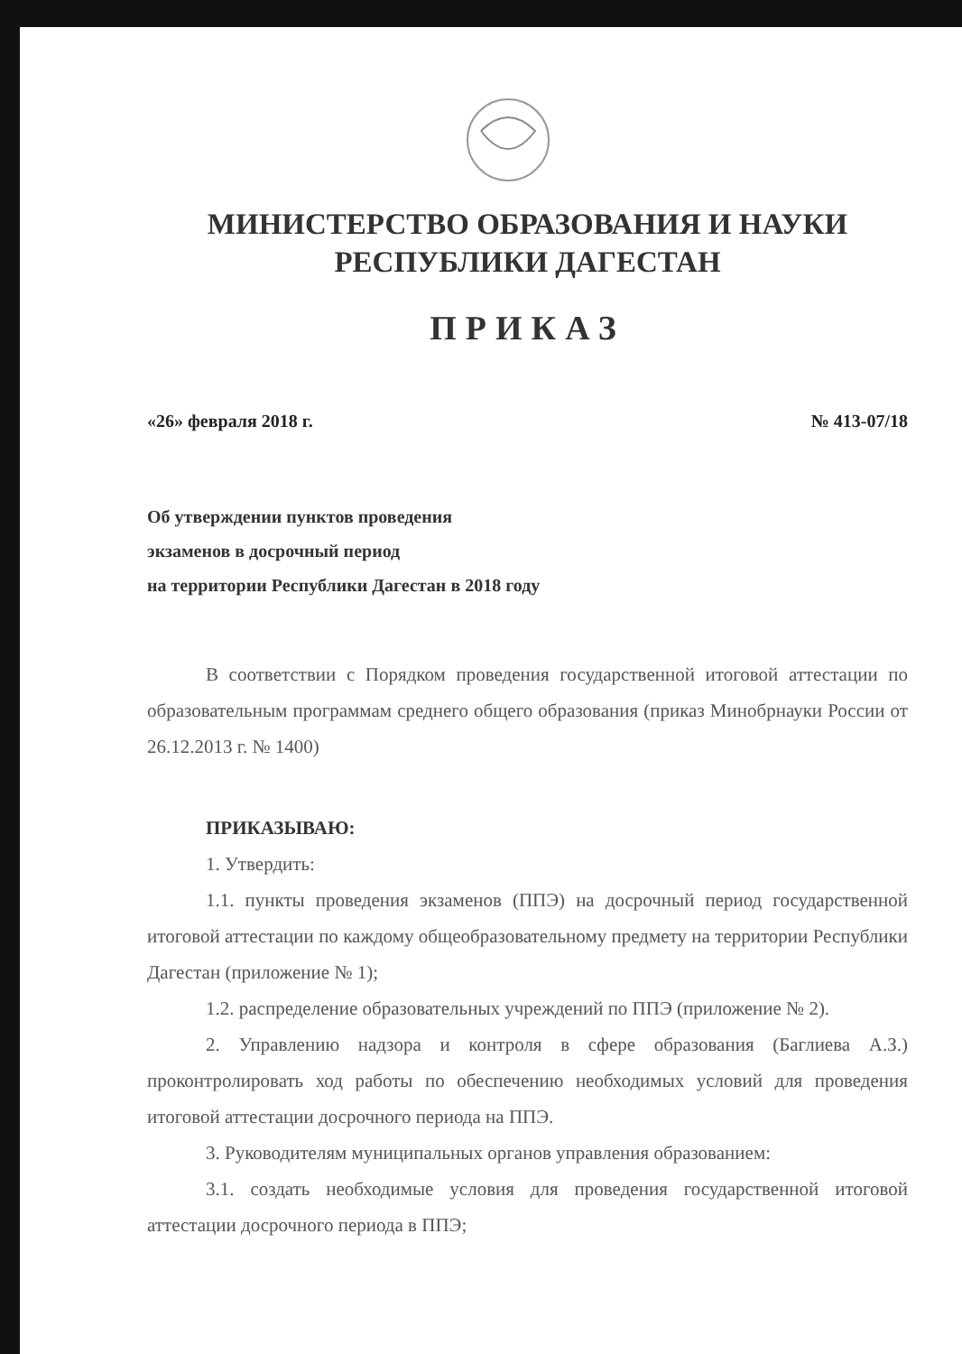МИНИСТЕРСТВО ОБРАЗОВАНИЯ И НАУКИ
РЕСПУБЛИКИ ДАГЕСТАН
ПРИКАЗ
«26» февраля 2018 г. № 413-07/18
Об утверждении пунктов проведения
экзаменов в досрочный период
на территории Республики Дагестан в 2018 году
В соответствии с Порядком проведения государственной итоговой аттестации по образовательным программам среднего общего образования (приказ Минобрнауки России от 26.12.2013 г. № 1400)
ПРИКАЗЫВАЮ:
1. Утвердить:
1.1. пункты проведения экзаменов (ППЭ) на досрочный период государственной итоговой аттестации по каждому общеобразовательному предмету на территории Республики Дагестан (приложение № 1);
1.2. распределение образовательных учреждений по ППЭ (приложение № 2).
2. Управлению надзора и контроля в сфере образования (Баглиева А.З.) проконтролировать ход работы по обеспечению необходимых условий для проведения итоговой аттестации досрочного периода на ППЭ.
3. Руководителям муниципальных органов управления образованием:
3.1. создать необходимые условия для проведения государственной итоговой аттестации досрочного периода в ППЭ;